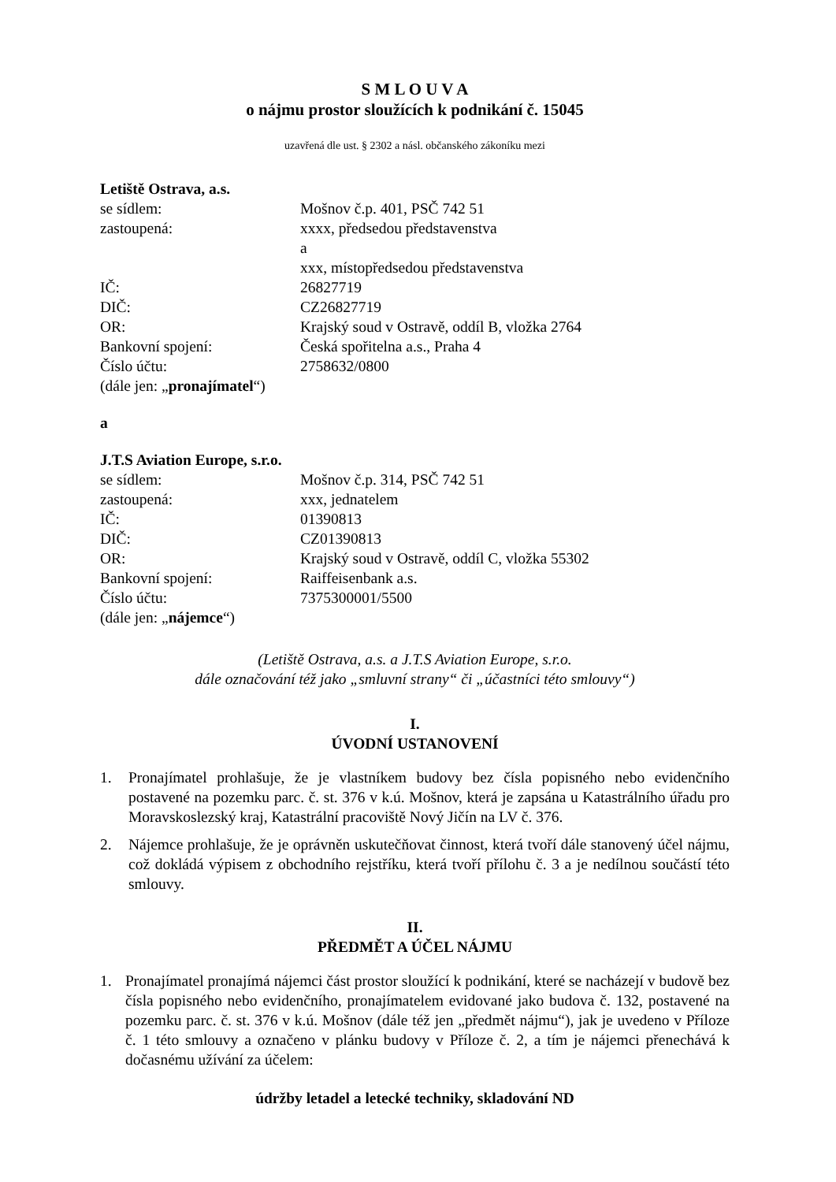S M L O U V A
o nájmu prostor sloužících k podnikání č. 15045
uzavřená dle ust. § 2302 a násl. občanského zákoníku mezi
Letiště Ostrava, a.s.
se sídlem: Mošnov č.p. 401, PSČ 742 51
zastoupená: xxxx, předsedou představenstva
a
xxx, místopředsedou představenstva
IČ: 26827719
DIČ: CZ26827719
OR: Krajský soud v Ostravě, oddíl B, vložka 2764
Bankovní spojení: Česká spořitelna a.s., Praha 4
Číslo účtu: 2758632/0800
(dále jen: „pronajímatel“)
a
J.T.S Aviation Europe, s.r.o.
se sídlem: Mošnov č.p. 314, PSČ 742 51
zastoupená: xxx, jednatelem
IČ: 01390813
DIČ: CZ01390813
OR: Krajský soud v Ostravě, oddíl C, vložka 55302
Bankovní spojení: Raiffeisenbank a.s.
Číslo účtu: 7375300001/5500
(dále jen: „nájemce“)
(Letiště Ostrava, a.s. a J.T.S Aviation Europe, s.r.o.
dále označování též jako „smluvní strany“ či „účastníci této smlouvy“)
I.
ÚVODNÍ USTANOVENÍ
1. Pronajímatel prohlašuje, že je vlastníkem budovy bez čísla popisného nebo evidenčního postavené na pozemku parc. č. st. 376 v k.ú. Mošnov, která je zapsána u Katastrálního úřadu pro Moravskoslezský kraj, Katastrální pracoviště Nový Jičín na LV č. 376.
2. Nájemce prohlašuje, že je oprávněn uskutečňovat činnost, která tvoří dále stanovený účel nájmu, což dokládá výpisem z obchodního rejstříku, která tvoří přílohu č. 3 a je nedílnou součástí této smlouvy.
II.
PŘEDMĚT A ÚČEL NÁJMU
1. Pronajímatel pronajímá nájemci část prostor sloužící k podnikání, které se nacházejí v budově bez čísla popisného nebo evidenčního, pronajímatelem evidované jako budova č. 132, postavené na pozemku parc. č. st. 376 v k.ú. Mošnov (dále též jen „předmět nájmu“), jak je uvedeno v Příloze č. 1 této smlouvy a označeno v plánku budovy v Příloze č. 2, a tím je nájemci přenechává k dočasnému užívání za účelem:
údržby letadel a letecké techniky, skladování ND